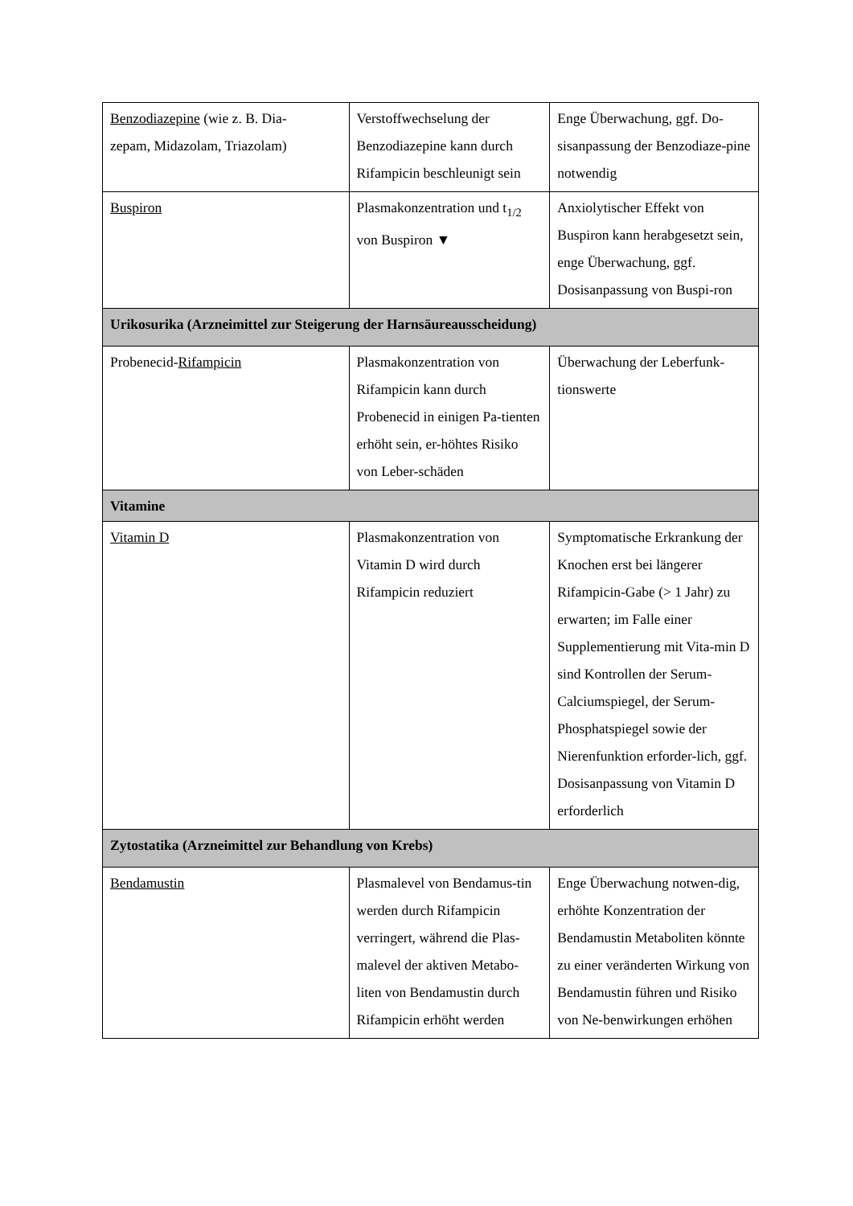| Benzodiazepine (wie z. B. Dia- zepam, Midazolam, Triazolam) | Verstoffwechselung der Benzodiazepine kann durch Rifampicin beschleunigt sein | Enge Überwachung, ggf. Do-sisanpassung der Benzodiaze-pine notwendig |
| Buspiron | Plasmakonzentration und t<sub>1/2</sub> von Buspiron ▼ | Anxiolytischer Effekt von Buspiron kann herabgesetzt sein, enge Überwachung, ggf. Dosisanpassung von Buspi-ron |
| Urikosurika (Arzneimittel zur Steigerung der Harnsäureausscheidung) | | |
| Probenecid- Rifampicin | Plasmakonzentration von Rifampicin kann durch Probenecid in einigen Pa-tienten erhöht sein, er-höhtes Risiko von Leber-schäden | Überwachung der Leberfunk-tionswerte |
| Vitamine | | |
| Vitamin D | Plasmakonzentration von Vitamin D wird durch Rifampicin reduziert | Symptomatische Erkrankung der Knochen erst bei längerer Rifampicin-Gabe (> 1 Jahr) zu erwarten; im Falle einer Supplementierung mit Vita-min D sind Kontrollen der Serum-Calciumspiegel, der Serum-Phosphatspiegel sowie der Nierenfunktion erforder-lich, ggf. Dosisanpassung von Vitamin D erforderlich |
| Zytostatika (Arzneimittel zur Behandlung von Krebs) | | |
| Bendamustin | Plasmalevel von Bendamus-tin werden durch Rifampicin verringert, während die Plas-malevel der aktiven Metabo-liten von Bendamustin durch Rifampicin erhöht werden | Enge Überwachung notwen-dig, erhöhte Konzentration der Bendamustin Metaboliten könnte zu einer veränderten Wirkung von Bendamustin führen und Risiko von Ne-benwirkungen erhöhen |